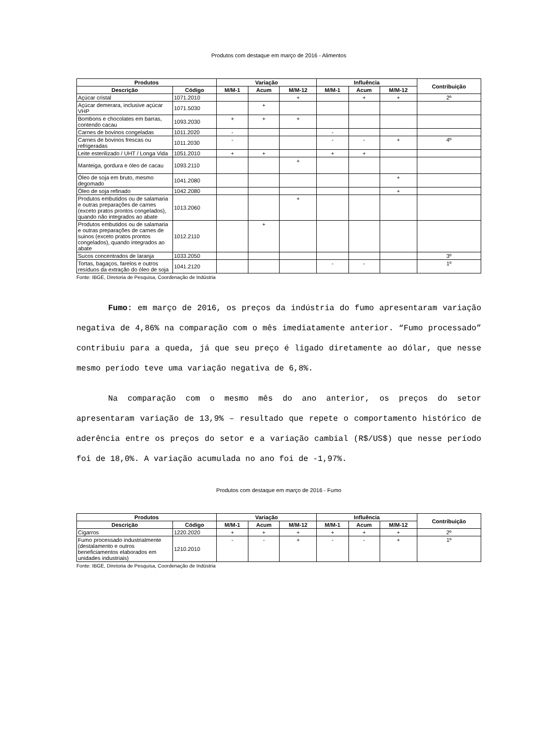Produtos com destaque em março de 2016 - Alimentos
| Produtos | | Variação | | | Influência | | | Contribuição |
| --- | --- | --- | --- | --- | --- | --- | --- | --- |
| Descrição | Código | M/M-1 | Acum | M/M-12 | M/M-1 | Acum | M/M-12 | |
| Açúcar cristal | 1071.2010 | | | + | | + | + | 2º |
| Açúcar demerara, inclusive açúcar VHP | 1071.5030 | | + | | | | | |
| Bombons e chocolates em barras, contendo cacau | 1093.2030 | + | + | + | | | | |
| Carnes de bovinos congeladas | 1011.2020 | - | | | - | | | |
| Carnes de bovinos frescas ou refrigeradas | 1011.2030 | - | | | - | - | + | 4º |
| Leite esterilizado / UHT / Longa Vida | 1051.2010 | + | + | | + | + | | |
| Manteiga, gordura e óleo de cacau | 1093.2110 | | | + | | | | |
| Óleo de soja em bruto, mesmo degomado | 1041.2080 | | | | | | + | |
| Óleo de soja refinado | 1042.2080 | | | | | | + | |
| Produtos embutidos ou de salamaria e outras preparações de carnes (exceto pratos prontos congelados), quando não integrados ao abate | 1013.2060 | | | + | | | | |
| Produtos embutidos ou de salamaria e outras preparações de carnes de suinos (exceto pratos prontos congelados), quando integrados ao abate | 1012.2110 | | + | | | | | |
| Sucos concentrados de laranja | 1033.2050 | | | | | | | 3º |
| Tortas, bagaços, farelos e outros resíduos da extração do óleo de soja | 1041.2120 | | | | - | - | | 1º |
Fonte: IBGE, Diretoria de Pesquisa, Coordenação de Indústria
Fumo: em março de 2016, os preços da indústria do fumo apresentaram variação negativa de 4,86% na comparação com o mês imediatamente anterior. “Fumo processado” contribuiu para a queda, já que seu preço é ligado diretamente ao dólar, que nesse mesmo período teve uma variação negativa de 6,8%.
Na comparação com o mesmo mês do ano anterior, os preços do setor apresentaram variação de 13,9% – resultado que repete o comportamento histórico de aderência entre os preços do setor e a variação cambial (R$/US$) que nesse período foi de 18,0%. A variação acumulada no ano foi de -1,97%.
Produtos com destaque em março de 2016 - Fumo
| Produtos | | Variação | | | Influência | | | Contribuição |
| --- | --- | --- | --- | --- | --- | --- | --- | --- |
| Descrição | Código | M/M-1 | Acum | M/M-12 | M/M-1 | Acum | M/M-12 | |
| Cigarros | 1220.2020 | + | + | + | + | + | + | 2º |
| Fumo processado industrialmente (destalamento e outros beneficiamentos elaborados em unidades industriais) | 1210.2010 | - | - | + | - | - | + | 1º |
Fonte: IBGE, Diretoria de Pesquisa, Coordenação de Indústria